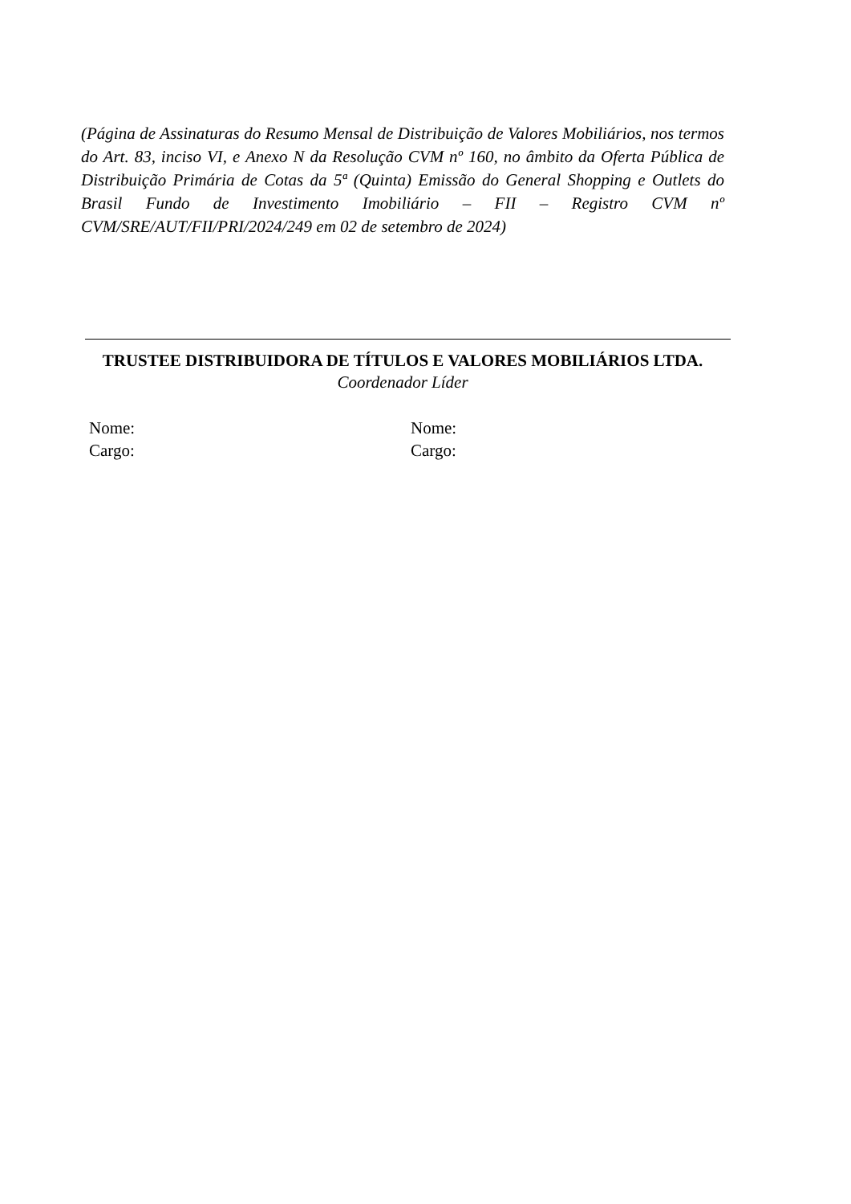(Página de Assinaturas do Resumo Mensal de Distribuição de Valores Mobiliários, nos termos do Art. 83, inciso VI, e Anexo N da Resolução CVM nº 160, no âmbito da Oferta Pública de Distribuição Primária de Cotas da 5ª (Quinta) Emissão do General Shopping e Outlets do Brasil Fundo de Investimento Imobiliário – FII – Registro CVM nº CVM/SRE/AUT/FII/PRI/2024/249 em 02 de setembro de 2024)
TRUSTEE DISTRIBUIDORA DE TÍTULOS E VALORES MOBILIÁRIOS LTDA.
Coordenador Líder
Nome:
Cargo:
Nome:
Cargo: